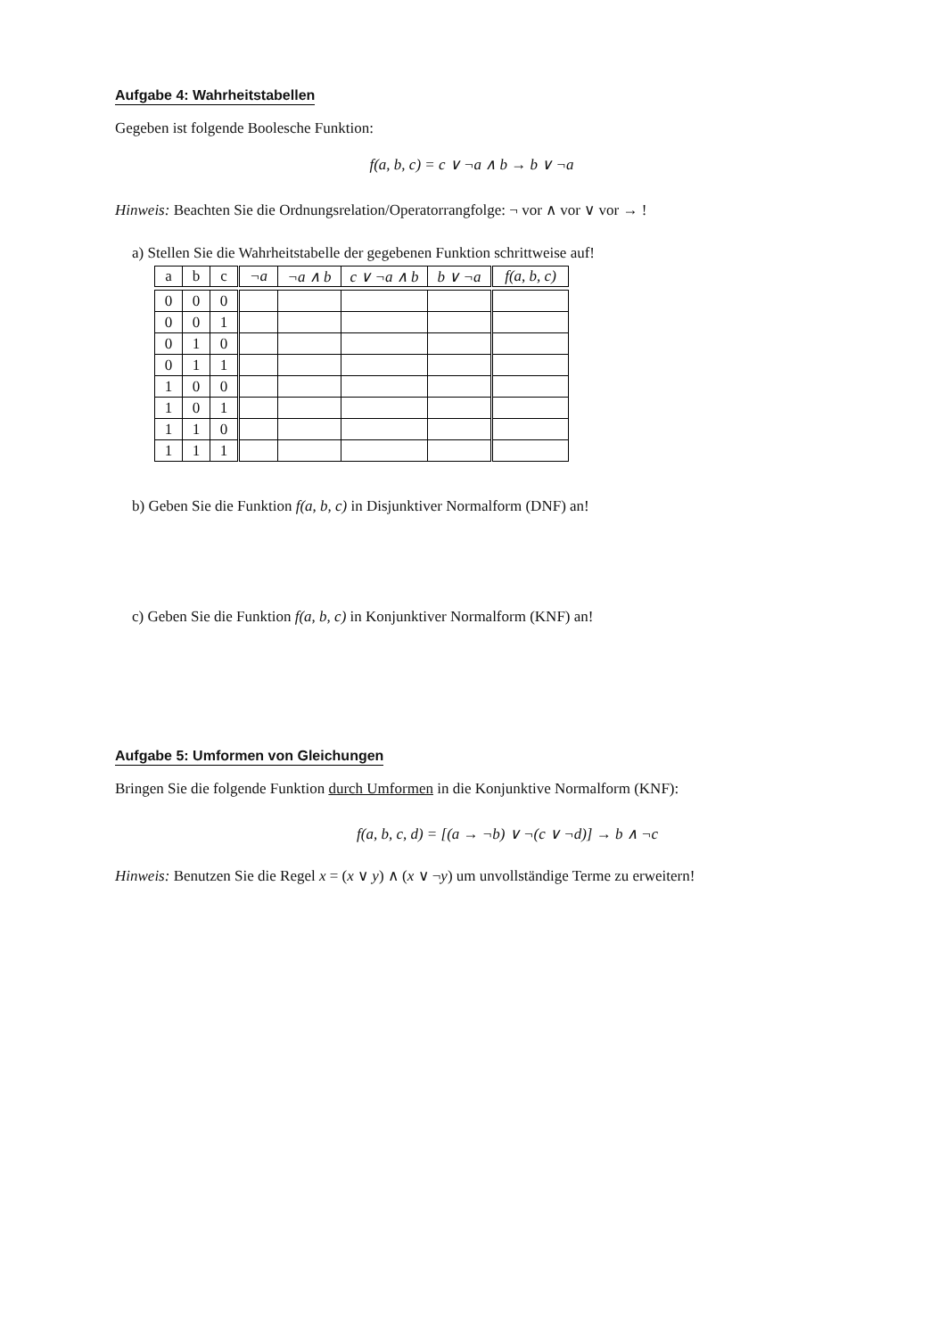Aufgabe 4: Wahrheitstabellen
Gegeben ist folgende Boolesche Funktion:
f(a, b, c) = c ∨ ¬a ∧ b → b ∨ ¬a
Hinweis: Beachten Sie die Ordnungsrelation/Operatorrangfolge: ¬ vor ∧ vor ∨ vor → !
a) Stellen Sie die Wahrheitstabelle der gegebenen Funktion schrittweise auf!
| a | b | c | ¬a | ¬a ∧ b | c ∨ ¬a ∧ b | b ∨ ¬a | f(a, b, c) |
| --- | --- | --- | --- | --- | --- | --- | --- |
| 0 | 0 | 0 | | | | | |
| 0 | 0 | 1 | | | | | |
| 0 | 1 | 0 | | | | | |
| 0 | 1 | 1 | | | | | |
| 1 | 0 | 0 | | | | | |
| 1 | 0 | 1 | | | | | |
| 1 | 1 | 0 | | | | | |
| 1 | 1 | 1 | | | | | |
b) Geben Sie die Funktion f(a, b, c) in Disjunktiver Normalform (DNF) an!
c) Geben Sie die Funktion f(a, b, c) in Konjunktiver Normalform (KNF) an!
Aufgabe 5: Umformen von Gleichungen
Bringen Sie die folgende Funktion durch Umformen in die Konjunktive Normalform (KNF):
f(a, b, c, d) = [(a → ¬b) ∨ ¬(c ∨ ¬d)] → b ∧ ¬c
Hinweis: Benutzen Sie die Regel x = (x ∨ y) ∧ (x ∨ ¬y) um unvollständige Terme zu erweitern!